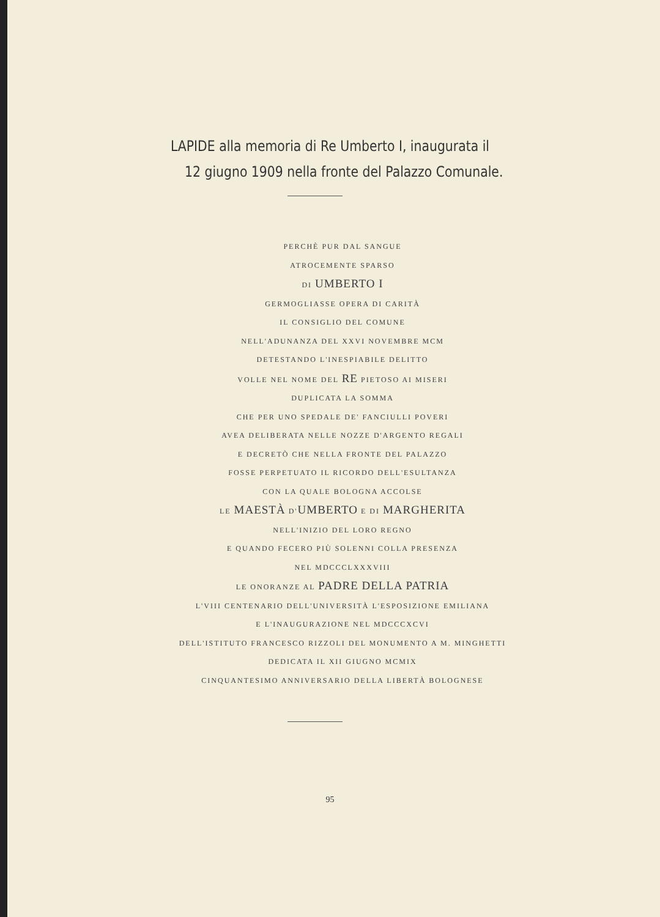LAPIDE alla memoria di Re Umberto I, inaugurata il
12 giugno 1909 nella fronte del Palazzo Comunale.
PERCHÈ PUR DAL SANGUE
ATROCEMENTE SPARSO
DI UMBERTO I
GERMOGLIASSE OPERA DI CARITÀ
IL CONSIGLIO DEL COMUNE
NELL'ADUNANZA DEL XXVI NOVEMBRE MCM
DETESTANDO L'INESPIABILE DELITTO
VOLLE NEL NOME DEL RE PIETOSO AI MISERI
DUPLICATA LA SOMMA
CHE PER UNO SPEDALE DE' FANCIULLI POVERI
AVEA DELIBERATA NELLE NOZZE D'ARGENTO REGALI
E DECRETÒ CHE NELLA FRONTE DEL PALAZZO
FOSSE PERPETUATO IL RICORDO DELL'ESULTANZA
CON LA QUALE BOLOGNA ACCOLSE
LE MAESTÀ D'UMBERTO E DI MARGHERITA
NELL'INIZIO DEL LORO REGNO
E QUANDO FECERO PIÙ SOLENNI COLLA PRESENZA
NEL MDCCCLXXXVIII
LE ONORANZE AL PADRE DELLA PATRIA
L'VIII CENTENARIO DELL'UNIVERSITÀ L'ESPOSIZIONE EMILIANA
E L'INAUGURAZIONE NEL MDCCCXCVI
DELL'ISTITUTO FRANCESCO RIZZOLI DEL MONUMENTO A M. MINGHETTI
DEDICATA IL XII GIUGNO MCMIX
CINQUANTESIMO ANNIVERSARIO DELLA LIBERTÀ BOLOGNESE
95